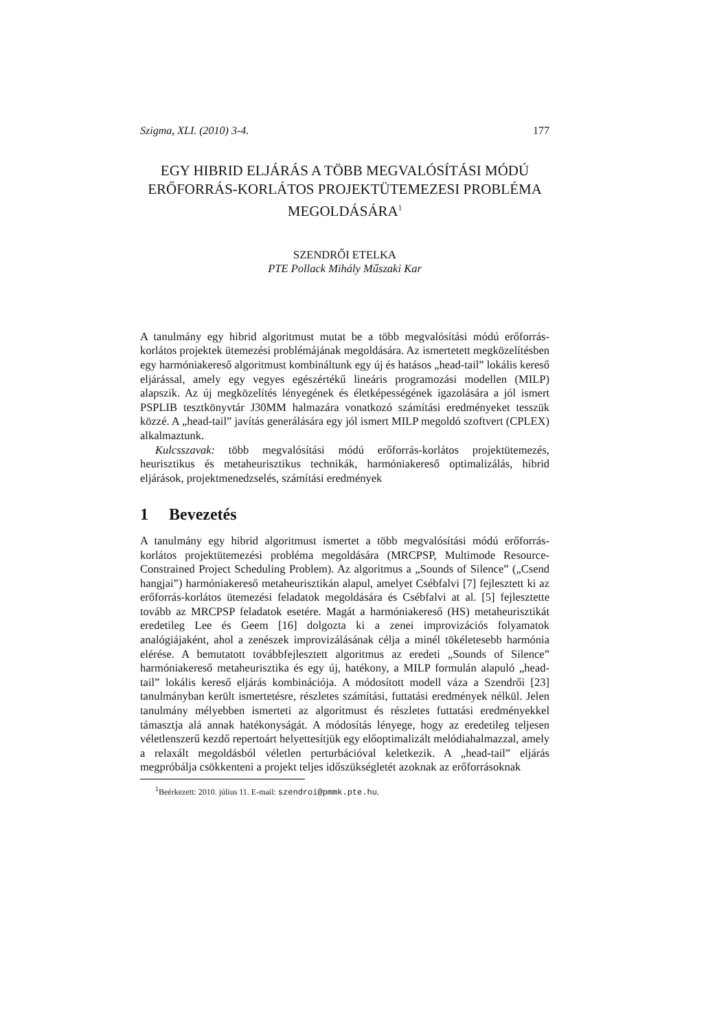Szigma, XLI. (2010) 3-4. 177
EGY HIBRID ELJÁRÁS A TÖBB MEGVALÓSÍTÁSI MÓDÚ ERŐFORRÁS-KORLÁTOS PROJEKTÜTEMEZESI PROBLÉMA MEGOLDÁSÁRA<sup>1</sup>
SZENDRŐI ETELKA
PTE Pollack Mihály Műszaki Kar
A tanulmány egy hibrid algoritmust mutat be a több megvalósítási módú erőforrás-korlátos projektek ütemezési problémájának megoldására. Az ismertetett megközelítésben egy harmóniakereső algoritmust kombináltunk egy új és hatásos „head-tail” lokális kereső eljárással, amely egy vegyes egészértékű lineáris programozási modellen (MILP) alapszik. Az új megközelítés lényegének és életképességének igazolására a jól ismert PSPLIB tesztkönyvtár J30MM halmazára vonatkozó számítási eredményeket tesszük közzé. A „head-tail” javítás generálására egy jól ismert MILP megoldó szoftvert (CPLEX) alkalmaztunk.
Kulcsszavak: több megvalósítási módú erőforrás-korlátos projektütemezés, heurisztikus és metaheurisztikus technikák, harmóniakereső optimalizálás, hibrid eljárások, projektmenedzselés, számítási eredmények
1 Bevezetés
A tanulmány egy hibrid algoritmust ismertet a több megvalósítási módú erőforrás-korlátos projektütemezési probléma megoldására (MRCPSP, Multimode Resource-Constrained Project Scheduling Problem). Az algoritmus a „Sounds of Silence” („Csend hangjai”) harmóniakereső metaheurisztikán alapul, amelyet Csébfalvi [7] fejlesztett ki az erőforrás-korlátos ütemezési feladatok megoldására és Csébfalvi at al. [5] fejlesztette tovább az MRCPSP feladatok esetére. Magát a harmóniakereső (HS) metaheurisztikát eredetileg Lee és Geem [16] dolgozta ki a zenei improvizációs folyamatok analógiájaként, ahol a zenészek improvizálásának célja a minél tökéletesebb harmónia elérése. A bemutatott továbbfejlesztett algoritmus az eredeti „Sounds of Silence” harmóniakereső metaheurisztika és egy új, hatékony, a MILP formulán alapuló „head-tail” lokális kereső eljárás kombinációja. A módosított modell váza a Szendrői [23] tanulmányban került ismertetésre, részletes számítási, futtatási eredmények nélkül. Jelen tanulmány mélyebben ismerteti az algoritmust és részletes futtatási eredményekkel támasztja alá annak hatékonyságát. A módosítás lényege, hogy az eredetileg teljesen véletlenszerű kezdő repertoárt helyettesítjük egy előoptimalizált melódiahalmazzal, amely a relaxált megoldásból véletlen perturbációval keletkezik. A „head-tail” eljárás megpróbálja csökkenteni a projekt teljes időszükségletét azoknak az erőforrásoknak
<sup>1</sup> Beérkezett: 2010. július 11. E-mail: szendroi@pmmk.pte.hu.